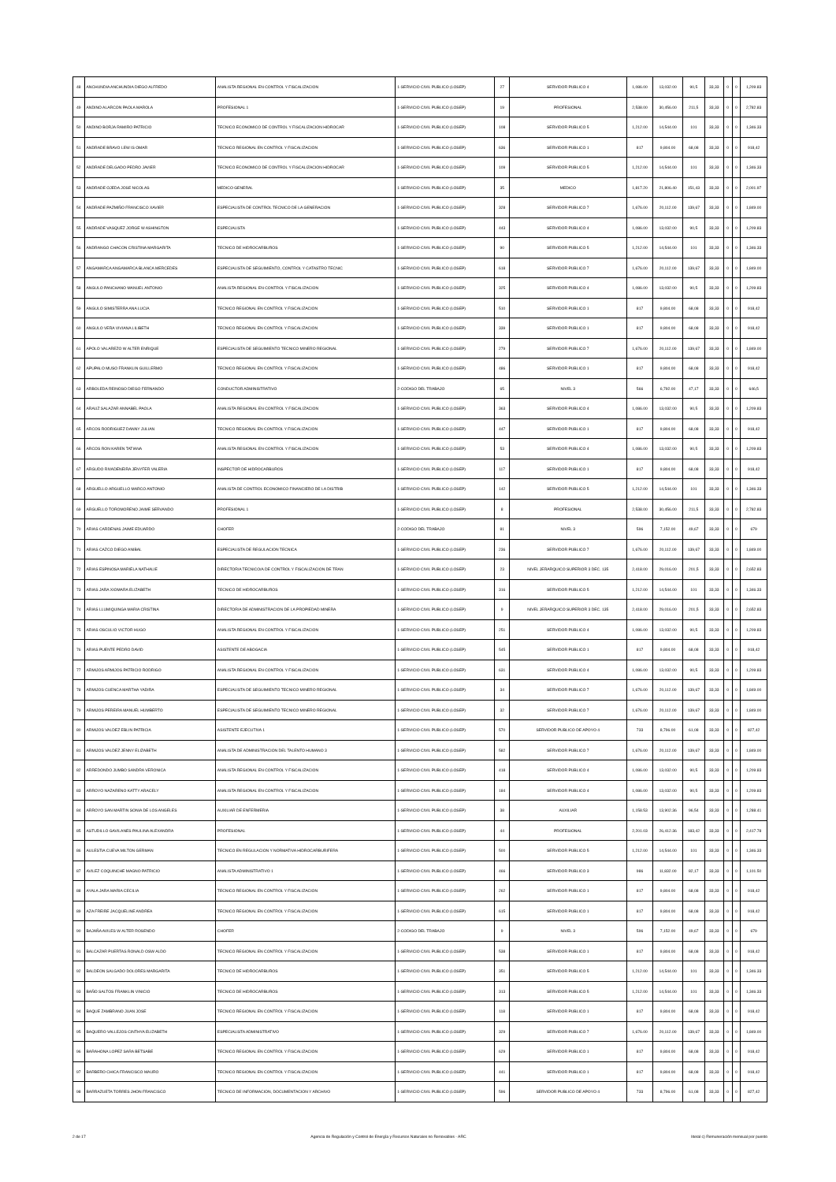| 48 | ANCHUNDIA ANCHUNDIA DIEGO ALFREDO | ANALISTA REGIONAL EN CONTROL Y FISCALIZACION | 1-SERVICIO CIVIL PUBLICO (LOSEP) | 27 | SERVIDOR PUBLICO 4 | 1,086.00 | 13,032.00 | 90,5 | 33,33 | 0 | 0 | 1,209.83 |
| 49 | ANDINO ALARCON PAOLA MAROLA | PROFESIONAL 1 | 1-SERVICIO CIVIL PUBLICO (LOSEP) | 19 | PROFESIONAL | 2,538.00 | 30,456.00 | 211,5 | 33,33 | 0 | 0 | 2,782.83 |
| 50 | ANDINO BORJA RAMIRO PATRICIO | TECNICO ECONOMICO DE CONTROL Y FISCALIZACION HIDROCAR | 1-SERVICIO CIVIL PUBLICO (LOSEP) | 108 | SERVIDOR PUBLICO 5 | 1,212.00 | 14,544.00 | 101 | 33,33 | 0 | 0 | 1,346.33 |
| 51 | ANDRADE BRAVO LEW IS OMAR | TECNICO REGIONAL EN CONTROL Y FISCALIZACION | 1-SERVICIO CIVIL PUBLICO (LOSEP) | 636 | SERVIDOR PUBLICO 1 | 817 | 9,804.00 | 68,08 | 33,33 | 0 | 0 | 918,42 |
| 52 | ANDRADE DELGADO PEDRO JAVIER | TECNICO ECONOMICO DE CONTROL Y FISCALIZACION HIDROCAR | 1-SERVICIO CIVIL PUBLICO (LOSEP) | 109 | SERVIDOR PUBLICO 5 | 1,212.00 | 14,544.00 | 101 | 33,33 | 0 | 0 | 1,346.33 |
| 53 | ANDRADE OJEDA JOSE NICOLAS | MEDICO GENERAL | 1-SERVICIO CIVIL PUBLICO (LOSEP) | 35 | MEDICO | 1,817.20 | 21,806.40 | 151,43 | 33,33 | 0 | 0 | 2,001.97 |
| 54 | ANDRADE PAZMIÑO FRANCISCO XAVIER | ESPECIALISTA DE CONTROL TECNICO DE LA GENERACION | 1-SERVICIO CIVIL PUBLICO (LOSEP) | 328 | SERVIDOR PUBLICO 7 | 1,676.00 | 20,112.00 | 139,67 | 33,33 | 0 | 0 | 1,849.00 |
| 55 | ANDRADE VASQUEZ JORGE W ASHINGTON | ESPECIALISTA | 1-SERVICIO CIVIL PUBLICO (LOSEP) | 443 | SERVIDOR PUBLICO 4 | 1,086.00 | 13,032.00 | 90,5 | 33,33 | 0 | 0 | 1,209.83 |
| 56 | ANDRANGO CHACON CRISTINA MARGARITA | TECNICO DE HIDROCARBUROS | 1-SERVICIO CIVIL PUBLICO (LOSEP) | 90 | SERVIDOR PUBLICO 5 | 1,212.00 | 14,544.00 | 101 | 33,33 | 0 | 0 | 1,346.33 |
| 57 | ANGAMARCA ANGAMARCA BLANCA MERCEDES | ESPECIALISTA DE SEGUIMIENTO, CONTROL Y CATASTRO TECNIC | 1-SERVICIO CIVIL PUBLICO (LOSEP) | 618 | SERVIDOR PUBLICO 7 | 1,676.00 | 20,112.00 | 139,67 | 33,33 | 0 | 0 | 1,849.00 |
| 58 | ANGULO PANCHANO MANUEL ANTONIO | ANALISTA REGIONAL EN CONTROL Y FISCALIZACION | 1-SERVICIO CIVIL PUBLICO (LOSEP) | 325 | SERVIDOR PUBLICO 4 | 1,086.00 | 13,032.00 | 90,5 | 33,33 | 0 | 0 | 1,209.83 |
| 59 | ANGULO SIMISTERRA ANA LUCIA | TECNICO REGIONAL EN CONTROL Y FISCALIZACION | 1-SERVICIO CIVIL PUBLICO (LOSEP) | 510 | SERVIDOR PUBLICO 1 | 817 | 9,804.00 | 68,08 | 33,33 | 0 | 0 | 918,42 |
| 60 | ANGULO VERA VIVIANA LILIBETH | TECNICO REGIONAL EN CONTROL Y FISCALIZACION | 1-SERVICIO CIVIL PUBLICO (LOSEP) | 339 | SERVIDOR PUBLICO 1 | 817 | 9,804.00 | 68,08 | 33,33 | 0 | 0 | 918,42 |
| 61 | APOLO VALAREZO W ALTER ENRIQUE | ESPECIALISTA DE SEGUIMIENTO TECNICO MINERO REGIONAL | 1-SERVICIO CIVIL PUBLICO (LOSEP) | 279 | SERVIDOR PUBLICO 7 | 1,676.00 | 20,112.00 | 139,67 | 33,33 | 0 | 0 | 1,849.00 |
| 62 | APUPALO MUSO FRANKLIN GUILLERMO | TECNICO REGIONAL EN CONTROL Y FISCALIZACION | 1-SERVICIO CIVIL PUBLICO (LOSEP) | 486 | SERVIDOR PUBLICO 1 | 817 | 9,804.00 | 68,08 | 33,33 | 0 | 0 | 918,42 |
| 63 | ARBOLEDA REINOSO DIEGO FERNANDO | CONDUCTOR ADMINISTRATIVO | 2-CODIGO DEL TRABAJO | 65 | NIVEL 3 | 566 | 6,792.00 | 47,17 | 33,33 | 0 | 0 | 646,5 |
| 64 | ARAUZ SALAZAR ANNABEL PAOLA | ANALISTA REGIONAL EN CONTROL Y FISCALIZACION | 1-SERVICIO CIVIL PUBLICO (LOSEP) | 363 | SERVIDOR PUBLICO 4 | 1,086.00 | 13,032.00 | 90,5 | 33,33 | 0 | 0 | 1,209.83 |
| 65 | ARCOS RODRIGUEZ DANNY JULIAN | TECNICO REGIONAL EN CONTROL Y FISCALIZACION | 1-SERVICIO CIVIL PUBLICO (LOSEP) | 447 | SERVIDOR PUBLICO 1 | 817 | 9,804.00 | 68,08 | 33,33 | 0 | 0 | 918,42 |
| 66 | ARCOS RON KAREN TATIANA | ANALISTA REGIONAL EN CONTROL Y FISCALIZACION | 1-SERVICIO CIVIL PUBLICO (LOSEP) | 53 | SERVIDOR PUBLICO 4 | 1,086.00 | 13,032.00 | 90,5 | 33,33 | 0 | 0 | 1,209.83 |
| 67 | ARGUDO RIVADENEIRA JENYFER VALERIA | INSPECTOR DE HIDROCARBUROS | 1-SERVICIO CIVIL PUBLICO (LOSEP) | 117 | SERVIDOR PUBLICO 1 | 817 | 9,804.00 | 68,08 | 33,33 | 0 | 0 | 918,42 |
| 68 | ARGUELLO ARGUELLO MARCO ANTONIO | ANALISTA DE CONTROL ECONOMICO FINANCIERO DE LA DISTRIB | 1-SERVICIO CIVIL PUBLICO (LOSEP) | 142 | SERVIDOR PUBLICO 5 | 1,212.00 | 14,544.00 | 101 | 33,33 | 0 | 0 | 1,346.33 |
| 69 | ARGUELLO TOROMORENO JAIME SERVANDO | PROFESIONAL 1 | 1-SERVICIO CIVIL PUBLICO (LOSEP) | 8 | PROFESIONAL | 2,538.00 | 30,456.00 | 211,5 | 33,33 | 0 | 0 | 2,782.83 |
| 70 | ARIAS CARDENAS JAIME EDUARDO | CHOFER | 2-CODIGO DEL TRABAJO | 81 | NIVEL 3 | 596 | 7,152.00 | 49,67 | 33,33 | 0 | 0 | 679 |
| 71 | ARIAS CAZCO DIEGO ANIBAL | ESPECIALISTA DE REGULACION TECNICA | 1-SERVICIO CIVIL PUBLICO (LOSEP) | 236 | SERVIDOR PUBLICO 7 | 1,676.00 | 20,112.00 | 139,67 | 33,33 | 0 | 0 | 1,849.00 |
| 72 | ARIAS ESPINOSA MARIELA NATHALIE | DIRECTOR/A TECNICO/A DE CONTROL Y FISCALIZACION DE TRAN | 1-SERVICIO CIVIL PUBLICO (LOSEP) | 23 | NIVEL JERARQUICO SUPERIOR 3 DEC. 135 | 2,418.00 | 29,016.00 | 201,5 | 33,33 | 0 | 0 | 2,652.83 |
| 73 | ARIAS JARA XIOMARA ELIZABETH | TECNICO DE HIDROCARBUROS | 1-SERVICIO CIVIL PUBLICO (LOSEP) | 316 | SERVIDOR PUBLICO 5 | 1,212.00 | 14,544.00 | 101 | 33,33 | 0 | 0 | 1,346.33 |
| 74 | ARIAS LLUMIQUINGA MARIA CRISTINA | DIRECTOR/A DE ADMINISTRACION DE LA PROPIEDAD MINERA | 1-SERVICIO CIVIL PUBLICO (LOSEP) | 9 | NIVEL JERARQUICO SUPERIOR 3 DEC. 135 | 2,418.00 | 29,016.00 | 201,5 | 33,33 | 0 | 0 | 2,652.83 |
| 75 | ARIAS OSCULIO VICTOR HUGO | ANALISTA REGIONAL EN CONTROL Y FISCALIZACION | 1-SERVICIO CIVIL PUBLICO (LOSEP) | 251 | SERVIDOR PUBLICO 4 | 1,086.00 | 13,032.00 | 90,5 | 33,33 | 0 | 0 | 1,209.83 |
| 76 | ARIAS PUENTE PEDRO DAVID | ASISTENTE DE ABOGACIA | 1-SERVICIO CIVIL PUBLICO (LOSEP) | 545 | SERVIDOR PUBLICO 1 | 817 | 9,804.00 | 68,08 | 33,33 | 0 | 0 | 918,42 |
| 77 | ARMIJOS ARMIJOS PATRICIO RODRIGO | ANALISTA REGIONAL EN CONTROL Y FISCALIZACION | 1-SERVICIO CIVIL PUBLICO (LOSEP) | 631 | SERVIDOR PUBLICO 4 | 1,086.00 | 13,032.00 | 90,5 | 33,33 | 0 | 0 | 1,209.83 |
| 78 | ARMIJOS CUENCA MARTHA YADIRA | ESPECIALISTA DE SEGUIMIENTO TECNICO MINERO REGIONAL | 1-SERVICIO CIVIL PUBLICO (LOSEP) | 34 | SERVIDOR PUBLICO 7 | 1,676.00 | 20,112.00 | 139,67 | 33,33 | 0 | 0 | 1,849.00 |
| 79 | ARMIJOS PEREIRA MANUEL HUMBERTO | ESPECIALISTA DE SEGUIMIENTO TECNICO MINERO REGIONAL | 1-SERVICIO CIVIL PUBLICO (LOSEP) | 32 | SERVIDOR PUBLICO 7 | 1,676.00 | 20,112.00 | 139,67 | 33,33 | 0 | 0 | 1,849.00 |
| 80 | ARMIJOS VALDEZ EBLIN PATRICIA | ASISTENTE EJECUTIVA 1 | 1-SERVICIO CIVIL PUBLICO (LOSEP) | 570 | SERVIDOR PUBLICO DE APOYO 4 | 733 | 8,796.00 | 61,08 | 33,33 | 0 | 0 | 827,42 |
| 81 | ARMIJOS VALDEZ JENNY ELIZABETH | ANALISTA DE ADMINISTRACION DEL TALENTO HUMANO 3 | 1-SERVICIO CIVIL PUBLICO (LOSEP) | 582 | SERVIDOR PUBLICO 7 | 1,676.00 | 20,112.00 | 139,67 | 33,33 | 0 | 0 | 1,849.00 |
| 82 | ARREDONDO JUMBO SANDRA VERONICA | ANALISTA REGIONAL EN CONTROL Y FISCALIZACION | 1-SERVICIO CIVIL PUBLICO (LOSEP) | 418 | SERVIDOR PUBLICO 4 | 1,086.00 | 13,032.00 | 90,5 | 33,33 | 0 | 0 | 1,209.83 |
| 83 | ARROYO NAZARENO KATTY ARACELY | ANALISTA REGIONAL EN CONTROL Y FISCALIZACION | 1-SERVICIO CIVIL PUBLICO (LOSEP) | 184 | SERVIDOR PUBLICO 4 | 1,086.00 | 13,032.00 | 90,5 | 33,33 | 0 | 0 | 1,209.83 |
| 84 | ARROYO SAN MARTIN SONIA DE LOS ANGELES | AUXILIAR DE ENFERMERIA | 1-SERVICIO CIVIL PUBLICO (LOSEP) | 38 | AUXILIAR | 1,158.53 | 13,902.36 | 96,54 | 33,33 | 0 | 0 | 1,288.41 |
| 85 | ASTUDILLO GAVILANES PAULINA ALEXANDRA | PROFESIONAL | 1-SERVICIO CIVIL PUBLICO (LOSEP) | 44 | PROFESIONAL | 2,201.03 | 26,412.36 | 183,42 | 33,33 | 0 | 0 | 2,417.78 |
| 86 | AULESTIA CUEVA MILTON GERMAN | TECNICO EN REGULACION Y NORMATIVA HIDROCARBURIFERA | 1-SERVICIO CIVIL PUBLICO (LOSEP) | 500 | SERVIDOR PUBLICO 5 | 1,212.00 | 14,544.00 | 101 | 33,33 | 0 | 0 | 1,346.33 |
| 87 | AVILEZ COQUINCHE MAGNO PATRICIO | ANALISTA ADMINISTRATIVO 1 | 1-SERVICIO CIVIL PUBLICO (LOSEP) | 466 | SERVIDOR PUBLICO 3 | 986 | 11,832.00 | 82,17 | 33,33 | 0 | 0 | 1,101.50 |
| 88 | AYALA JARA MARIA CECILIA | TECNICO REGIONAL EN CONTROL Y FISCALIZACION | 1-SERVICIO CIVIL PUBLICO (LOSEP) | 262 | SERVIDOR PUBLICO 1 | 817 | 9,804.00 | 68,08 | 33,33 | 0 | 0 | 918,42 |
| 89 | AZA FREIRE JACQUELINE ANDREA | TECNICO REGIONAL EN CONTROL Y FISCALIZACION | 1-SERVICIO CIVIL PUBLICO (LOSEP) | 615 | SERVIDOR PUBLICO 1 | 817 | 9,804.00 | 68,08 | 33,33 | 0 | 0 | 918,42 |
| 90 | BAJAÑA AVILES W ALTER ROSENDO | CHOFER | 2-CODIGO DEL TRABAJO | 9 | NIVEL 3 | 596 | 7,152.00 | 49,67 | 33,33 | 0 | 0 | 679 |
| 91 | BALCAZAR PUERTAS RONALD OSW ALDO | TECNICO REGIONAL EN CONTROL Y FISCALIZACION | 1-SERVICIO CIVIL PUBLICO (LOSEP) | 538 | SERVIDOR PUBLICO 1 | 817 | 9,804.00 | 68,08 | 33,33 | 0 | 0 | 918,42 |
| 92 | BALDEON SALGADO DOLORES MARGARITA | TECNICO DE HIDROCARBUROS | 1-SERVICIO CIVIL PUBLICO (LOSEP) | 351 | SERVIDOR PUBLICO 5 | 1,212.00 | 14,544.00 | 101 | 33,33 | 0 | 0 | 1,346.33 |
| 93 | BAÑO SALTOS FRANKLIN VINICIO | TECNICO DE HIDROCARBUROS | 1-SERVICIO CIVIL PUBLICO (LOSEP) | 313 | SERVIDOR PUBLICO 5 | 1,212.00 | 14,544.00 | 101 | 33,33 | 0 | 0 | 1,346.33 |
| 94 | BAQUE ZAMBRANO JUAN JOSE | TECNICO REGIONAL EN CONTROL Y FISCALIZACION | 1-SERVICIO CIVIL PUBLICO (LOSEP) | 118 | SERVIDOR PUBLICO 1 | 817 | 9,804.00 | 68,08 | 33,33 | 0 | 0 | 918,42 |
| 95 | BAQUERO VALLEJOS CINTHYA ELIZABETH | ESPECIALISTA ADMINISTRATIVO | 1-SERVICIO CIVIL PUBLICO (LOSEP) | 329 | SERVIDOR PUBLICO 7 | 1,676.00 | 20,112.00 | 139,67 | 33,33 | 0 | 0 | 1,849.00 |
| 96 | BARAHONA LOPEZ SARA BETSABE | TECNICO REGIONAL EN CONTROL Y FISCALIZACION | 1-SERVICIO CIVIL PUBLICO (LOSEP) | 629 | SERVIDOR PUBLICO 1 | 817 | 9,804.00 | 68,08 | 33,33 | 0 | 0 | 918,42 |
| 97 | BARBERO CHICA FRANCISCO MAURO | TECNICO REGIONAL EN CONTROL Y FISCALIZACION | 1-SERVICIO CIVIL PUBLICO (LOSEP) | 441 | SERVIDOR PUBLICO 1 | 817 | 9,804.00 | 68,08 | 33,33 | 0 | 0 | 918,42 |
| 98 | BARRAZUETA TORRES JHON FRANCISCO | TECNICO DE INFORMACION, DOCUMENTACION Y ARCHIVO | 1-SERVICIO CIVIL PUBLICO (LOSEP) | 596 | SERVIDOR PUBLICO DE APOYO 4 | 733 | 8,796.00 | 61,08 | 33,33 | 0 | 0 | 827,42 |
2 de 17 Agencia de Regulación y Control de Energía y Recursos Naturales no Renovables - ARC literal c) Remuneración mensual por puesto